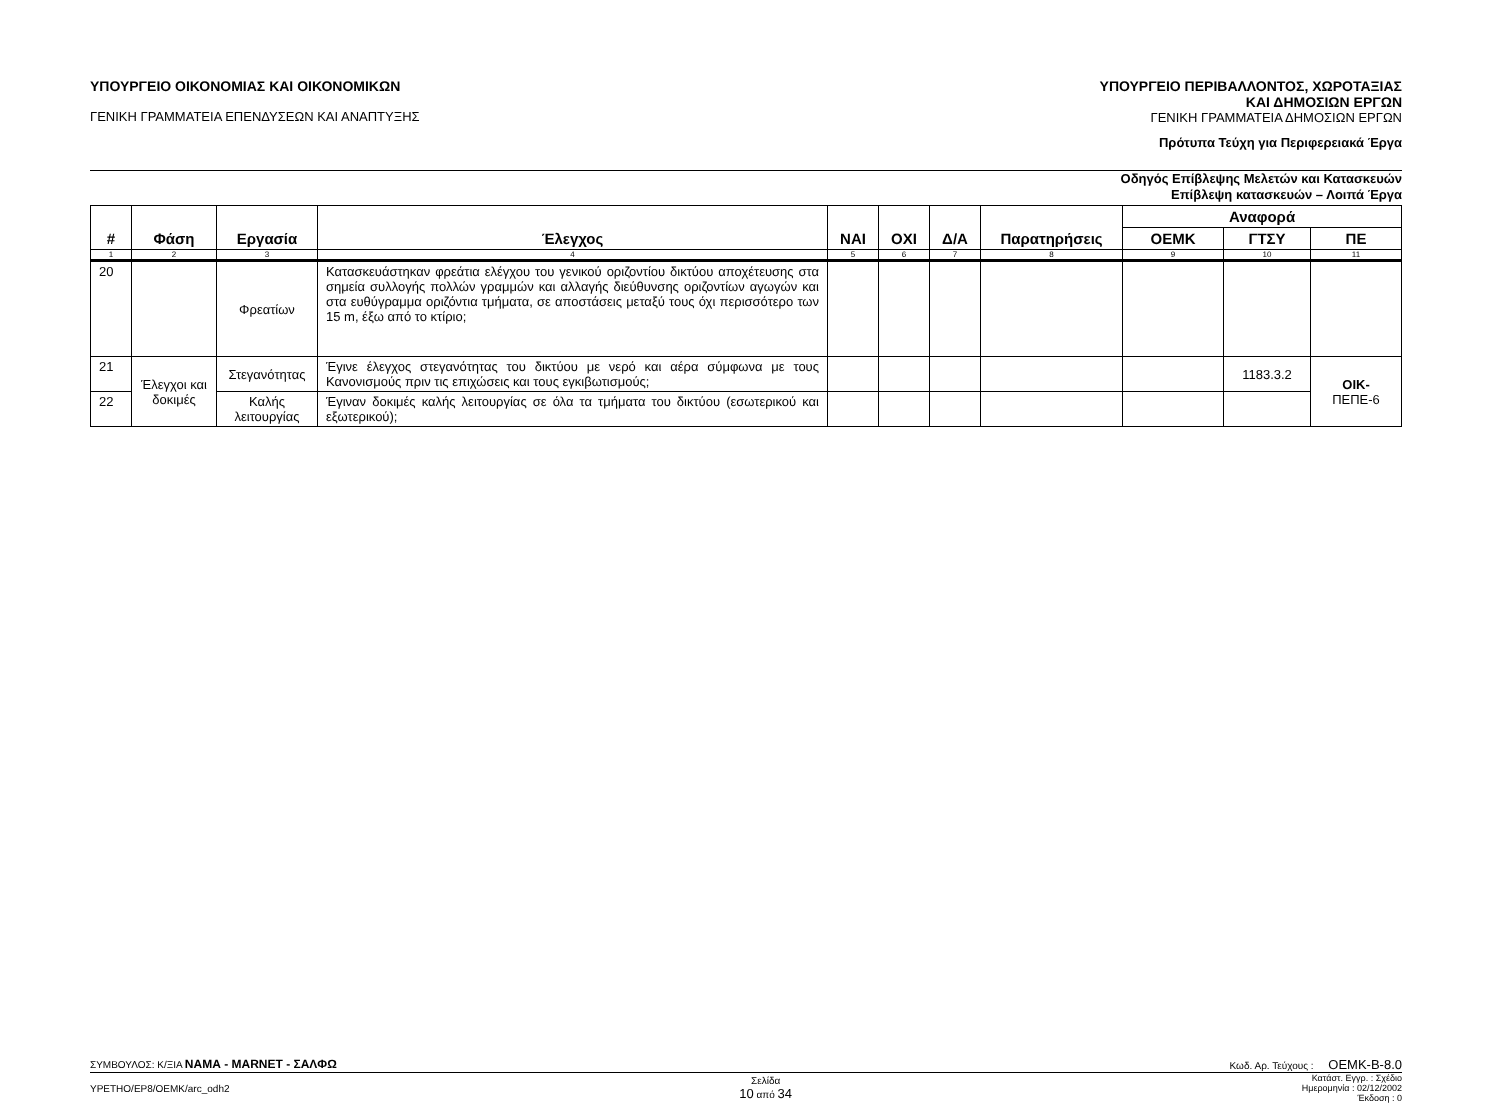ΥΠΟΥΡΓΕΙΟ ΟΙΚΟΝΟΜΙΑΣ ΚΑΙ ΟΙΚΟΝΟΜΙΚΩΝ
ΓΕΝΙΚΗ ΓΡΑΜΜΑΤΕΙΑ ΕΠΕΝΔΥΣΕΩΝ ΚΑΙ ΑΝΑΠΤΥΞΗΣ
ΥΠΟΥΡΓΕΙΟ ΠΕΡΙΒΑΛΛΟΝΤΟΣ, ΧΩΡΟΤΑΞΙΑΣ
ΚΑΙ ΔΗΜΟΣΙΩΝ ΕΡΓΩΝ
ΓΕΝΙΚΗ ΓΡΑΜΜΑΤΕΙΑ ΔΗΜΟΣΙΩΝ ΕΡΓΩΝ
Πρότυπα Τεύχη για Περιφερειακά Έργα
Οδηγός Επίβλεψης Μελετών και Κατασκευών
Επίβλεψη κατασκευών – Λοιπά Έργα
| # | Φάση | Εργασία | Έλεγχος | ΝΑΙ | ΟΧΙ | Δ/Α | Παρατηρήσεις | Αναφορά | | |
| --- | --- | --- | --- | --- | --- | --- | --- | --- | --- | --- |
| | | | | | | | | ΟΕΜΚ | ΓΤΣΥ | ΠΕ |
| 1 | 2 | 3 | 4 | 5 | 6 | 7 | 8 | 9 | 10 | 11 |
| 20 | | Φρεατίων | Κατασκευάστηκαν φρεάτια ελέγχου του γενικού οριζοντίου δικτύου αποχέτευσης στα σημεία συλλογής πολλών γραμμών και αλλαγής διεύθυνσης οριζοντίων αγωγών και στα ευθύγραμμα οριζόντια τμήματα, σε αποστάσεις μεταξύ τους όχι περισσότερο των 15 m, έξω από το κτίριο; | | | | | | | |
| 21 | Έλεγχοι και δοκιμές | Στεγανότητας | Έγινε έλεγχος στεγανότητας του δικτύου με νερό και αέρα σύμφωνα με τους Κανονισμούς πριν τις επιχώσεις και τους εγκιβωτισμούς; | | | | | | 1183.3.2 | ΟΙΚ- ΠΕΠΕ-6 |
| 22 | | Καλής λειτουργίας | Έγιναν δοκιμές καλής λειτουργίας σε όλα τα τμήματα του δικτύου (εσωτερικού και εξωτερικού); | | | | | | | |
ΣΥΜΒΟΥΛΟΣ: Κ/ΞΙΑ ΝΑΜΑ - MARNET - ΣΑΛΦΩ Κωδ. Αρ. Τεύχους : ΟΕΜΚ-Β-8.0
YPETHO/EP8/OEMK/arc_odh2 Σελίδα
10 από 34 Κατάστ. Εγγρ. : Σχέδιο
Ημερομηνία : 02/12/2002
Έκδοση : 0